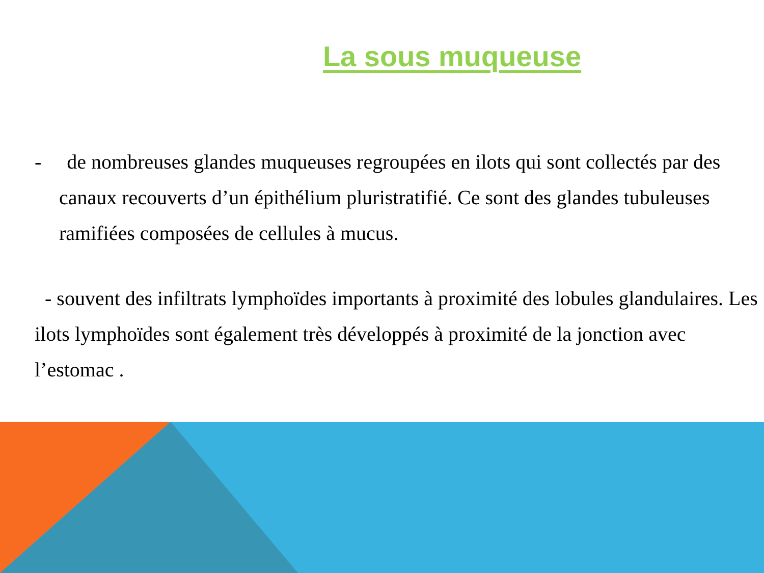La sous muqueuse
- de nombreuses glandes muqueuses regroupées en ilots qui sont collectés par des canaux recouverts d’un épithélium pluristratifié. Ce sont des glandes tubuleuses ramifiées composées de cellules à mucus.
- souvent des infiltrats lymphoïdes importants à proximité des lobules glandulaires. Les ilots lymphoïdes sont également très développés à proximité de la jonction avec l’estomac .